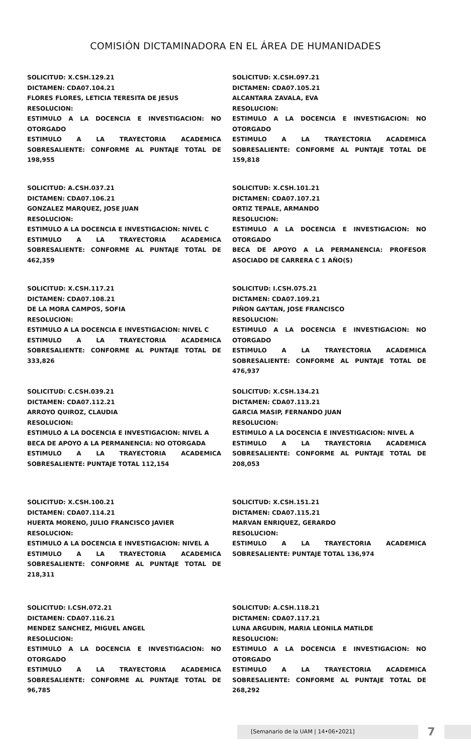COMISIÓN DICTAMINADORA EN EL ÁREA DE HUMANIDADES
SOLICITUD: X.CSH.129.21
DICTAMEN: CDA07.104.21
FLORES FLORES, LETICIA TERESITA DE JESUS
RESOLUCION:
ESTIMULO A LA DOCENCIA E INVESTIGACION: NO OTORGADO
ESTIMULO A LA TRAYECTORIA ACADEMICA SOBRESALIENTE: CONFORME AL PUNTAJE TOTAL DE 198,955
SOLICITUD: X.CSH.097.21
DICTAMEN: CDA07.105.21
ALCANTARA ZAVALA, EVA
RESOLUCION:
ESTIMULO A LA DOCENCIA E INVESTIGACION: NO OTORGADO
ESTIMULO A LA TRAYECTORIA ACADEMICA SOBRESALIENTE: CONFORME AL PUNTAJE TOTAL DE 159,818
SOLICITUD: A.CSH.037.21
DICTAMEN: CDA07.106.21
GONZALEZ MARQUEZ, JOSE JUAN
RESOLUCION:
ESTIMULO A LA DOCENCIA E INVESTIGACION: NIVEL C
ESTIMULO A LA TRAYECTORIA ACADEMICA SOBRESALIENTE: CONFORME AL PUNTAJE TOTAL DE 462,359
SOLICITUD: X.CSH.101.21
DICTAMEN: CDA07.107.21
ORTIZ TEPALE, ARMANDO
RESOLUCION:
ESTIMULO A LA DOCENCIA E INVESTIGACION: NO OTORGADO
BECA DE APOYO A LA PERMANENCIA: PROFESOR ASOCIADO DE CARRERA C 1 AÑO(S)
SOLICITUD: X.CSH.117.21
DICTAMEN: CDA07.108.21
DE LA MORA CAMPOS, SOFIA
RESOLUCION:
ESTIMULO A LA DOCENCIA E INVESTIGACION: NIVEL C
ESTIMULO A LA TRAYECTORIA ACADEMICA SOBRESALIENTE: CONFORME AL PUNTAJE TOTAL DE 333,826
SOLICITUD: I.CSH.075.21
DICTAMEN: CDA07.109.21
PIÑON GAYTAN, JOSE FRANCISCO
RESOLUCION:
ESTIMULO A LA DOCENCIA E INVESTIGACION: NO OTORGADO
ESTIMULO A LA TRAYECTORIA ACADEMICA SOBRESALIENTE: CONFORME AL PUNTAJE TOTAL DE 476,937
SOLICITUD: C.CSH.039.21
DICTAMEN: CDA07.112.21
ARROYO QUIROZ, CLAUDIA
RESOLUCION:
ESTIMULO A LA DOCENCIA E INVESTIGACION: NIVEL A
BECA DE APOYO A LA PERMANENCIA: NO OTORGADA
ESTIMULO A LA TRAYECTORIA ACADEMICA SOBRESALIENTE: PUNTAJE TOTAL 112,154
SOLICITUD: X.CSH.134.21
DICTAMEN: CDA07.113.21
GARCIA MASIP, FERNANDO JUAN
RESOLUCION:
ESTIMULO A LA DOCENCIA E INVESTIGACION: NIVEL A
ESTIMULO A LA TRAYECTORIA ACADEMICA SOBRESALIENTE: CONFORME AL PUNTAJE TOTAL DE 208,053
SOLICITUD: X.CSH.100.21
DICTAMEN: CDA07.114.21
HUERTA MORENO, JULIO FRANCISCO JAVIER
RESOLUCION:
ESTIMULO A LA DOCENCIA E INVESTIGACION: NIVEL A
ESTIMULO A LA TRAYECTORIA ACADEMICA SOBRESALIENTE: CONFORME AL PUNTAJE TOTAL DE 218,311
SOLICITUD: X.CSH.151.21
DICTAMEN: CDA07.115.21
MARVAN ENRIQUEZ, GERARDO
RESOLUCION:
ESTIMULO A LA TRAYECTORIA ACADEMICA SOBRESALIENTE: PUNTAJE TOTAL 136,974
SOLICITUD: I.CSH.072.21
DICTAMEN: CDA07.116.21
MENDEZ SANCHEZ, MIGUEL ANGEL
RESOLUCION:
ESTIMULO A LA DOCENCIA E INVESTIGACION: NO OTORGADO
ESTIMULO A LA TRAYECTORIA ACADEMICA SOBRESALIENTE: CONFORME AL PUNTAJE TOTAL DE 96,785
SOLICITUD: A.CSH.118.21
DICTAMEN: CDA07.117.21
LUNA ARGUDIN, MARIA LEONILA MATILDE
RESOLUCION:
ESTIMULO A LA DOCENCIA E INVESTIGACION: NO OTORGADO
ESTIMULO A LA TRAYECTORIA ACADEMICA SOBRESALIENTE: CONFORME AL PUNTAJE TOTAL DE 268,292
[Semanario de la UAM | 14•06•2021]
7